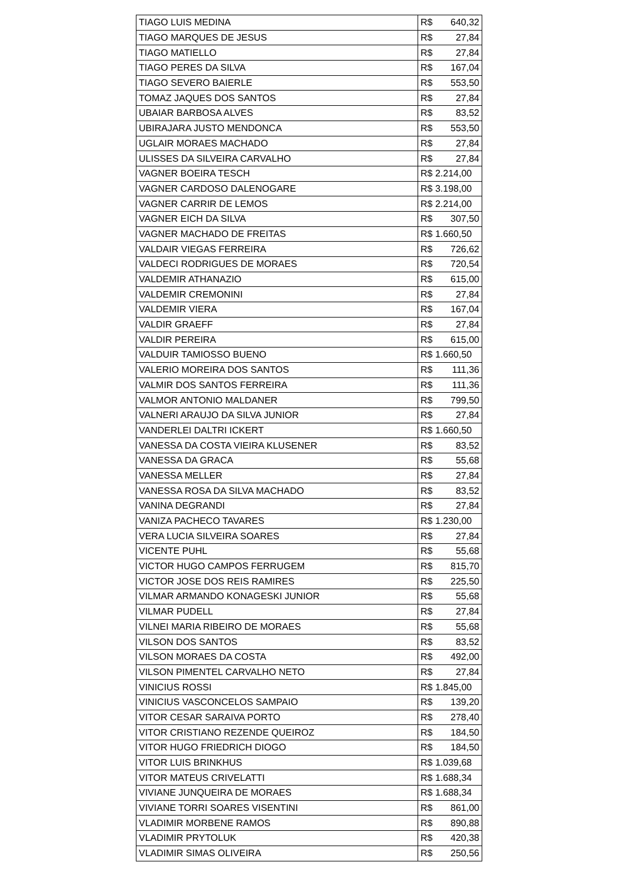| TIAGO LUIS MEDINA | R$ 640,32 |
| TIAGO MARQUES DE JESUS | R$ 27,84 |
| TIAGO MATIELLO | R$ 27,84 |
| TIAGO PERES DA SILVA | R$ 167,04 |
| TIAGO SEVERO BAIERLE | R$ 553,50 |
| TOMAZ JAQUES DOS SANTOS | R$ 27,84 |
| UBAIAR BARBOSA ALVES | R$ 83,52 |
| UBIRAJARA JUSTO MENDONCA | R$ 553,50 |
| UGLAIR MORAES MACHADO | R$ 27,84 |
| ULISSES DA SILVEIRA CARVALHO | R$ 27,84 |
| VAGNER BOEIRA TESCH | R$ 2.214,00 |
| VAGNER CARDOSO DALENOGARE | R$ 3.198,00 |
| VAGNER CARRIR DE LEMOS | R$ 2.214,00 |
| VAGNER EICH DA SILVA | R$ 307,50 |
| VAGNER MACHADO DE FREITAS | R$ 1.660,50 |
| VALDAIR VIEGAS FERREIRA | R$ 726,62 |
| VALDECI RODRIGUES DE MORAES | R$ 720,54 |
| VALDEMIR ATHANAZIO | R$ 615,00 |
| VALDEMIR CREMONINI | R$ 27,84 |
| VALDEMIR VIERA | R$ 167,04 |
| VALDIR GRAEFF | R$ 27,84 |
| VALDIR PEREIRA | R$ 615,00 |
| VALDUIR TAMIOSSO BUENO | R$ 1.660,50 |
| VALERIO MOREIRA DOS SANTOS | R$ 111,36 |
| VALMIR DOS SANTOS FERREIRA | R$ 111,36 |
| VALMOR ANTONIO MALDANER | R$ 799,50 |
| VALNERI ARAUJO DA SILVA JUNIOR | R$ 27,84 |
| VANDERLEI DALTRI ICKERT | R$ 1.660,50 |
| VANESSA DA COSTA VIEIRA KLUSENER | R$ 83,52 |
| VANESSA DA GRACA | R$ 55,68 |
| VANESSA MELLER | R$ 27,84 |
| VANESSA ROSA DA SILVA MACHADO | R$ 83,52 |
| VANINA DEGRANDI | R$ 27,84 |
| VANIZA PACHECO TAVARES | R$ 1.230,00 |
| VERA LUCIA SILVEIRA SOARES | R$ 27,84 |
| VICENTE PUHL | R$ 55,68 |
| VICTOR HUGO CAMPOS FERRUGEM | R$ 815,70 |
| VICTOR JOSE DOS REIS RAMIRES | R$ 225,50 |
| VILMAR ARMANDO KONAGESKI JUNIOR | R$ 55,68 |
| VILMAR PUDELL | R$ 27,84 |
| VILNEI MARIA RIBEIRO DE MORAES | R$ 55,68 |
| VILSON DOS SANTOS | R$ 83,52 |
| VILSON MORAES DA COSTA | R$ 492,00 |
| VILSON PIMENTEL CARVALHO NETO | R$ 27,84 |
| VINICIUS ROSSI | R$ 1.845,00 |
| VINICIUS VASCONCELOS SAMPAIO | R$ 139,20 |
| VITOR CESAR SARAIVA PORTO | R$ 278,40 |
| VITOR CRISTIANO REZENDE QUEIROZ | R$ 184,50 |
| VITOR HUGO FRIEDRICH DIOGO | R$ 184,50 |
| VITOR LUIS BRINKHUS | R$ 1.039,68 |
| VITOR MATEUS CRIVELATTI | R$ 1.688,34 |
| VIVIANE JUNQUEIRA DE MORAES | R$ 1.688,34 |
| VIVIANE TORRI SOARES VISENTINI | R$ 861,00 |
| VLADIMIR MORBENE RAMOS | R$ 890,88 |
| VLADIMIR PRYTOLUK | R$ 420,38 |
| VLADIMIR SIMAS OLIVEIRA | R$ 250,56 |